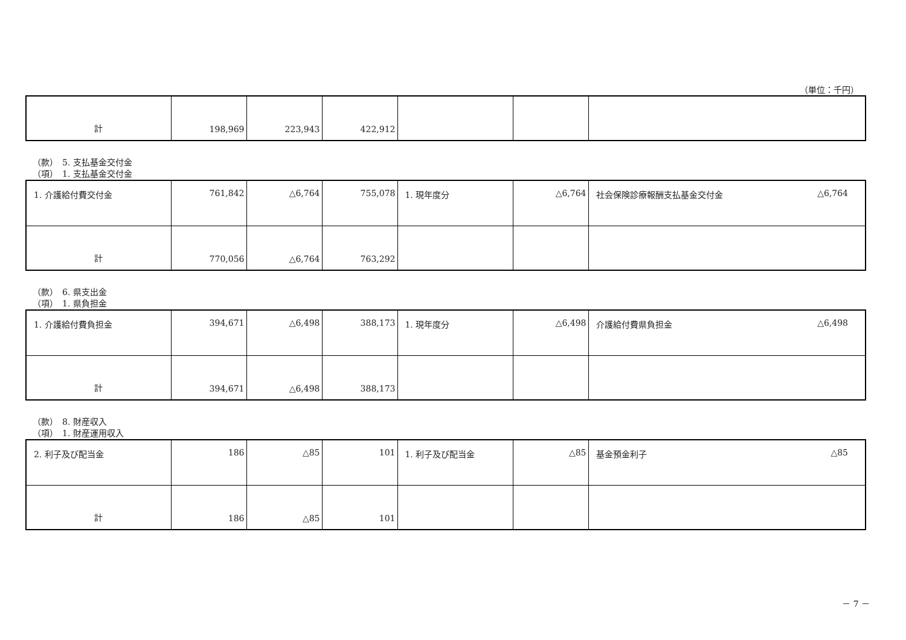（単位：千円）
| 計 | 198,969 | 223,943 | 422,912 | | | |
（款）　5. 支払基金交付金
（項）　1. 支払基金交付金
| 1. 介護給付費交付金 | 761,842 | △6,764 | 755,078 | 1. 現年度分 | △6,764 | 社会保険診療報酬支払基金交付金 △6,764 |
| 計 | 770,056 | △6,764 | 763,292 | | | |
（款）　6. 県支出金
（項）　1. 県負担金
| 1. 介護給付費負担金 | 394,671 | △6,498 | 388,173 | 1. 現年度分 | △6,498 | 介護給付費県負担金 △6,498 |
| 計 | 394,671 | △6,498 | 388,173 | | | |
（款）　8. 財産収入
（項）　1. 財産運用収入
| 2. 利子及び配当金 | 186 | △85 | 101 | 1. 利子及び配当金 | △85 | 基金預金利子 △85 |
| 計 | 186 | △85 | 101 | | | |
－ 7 －